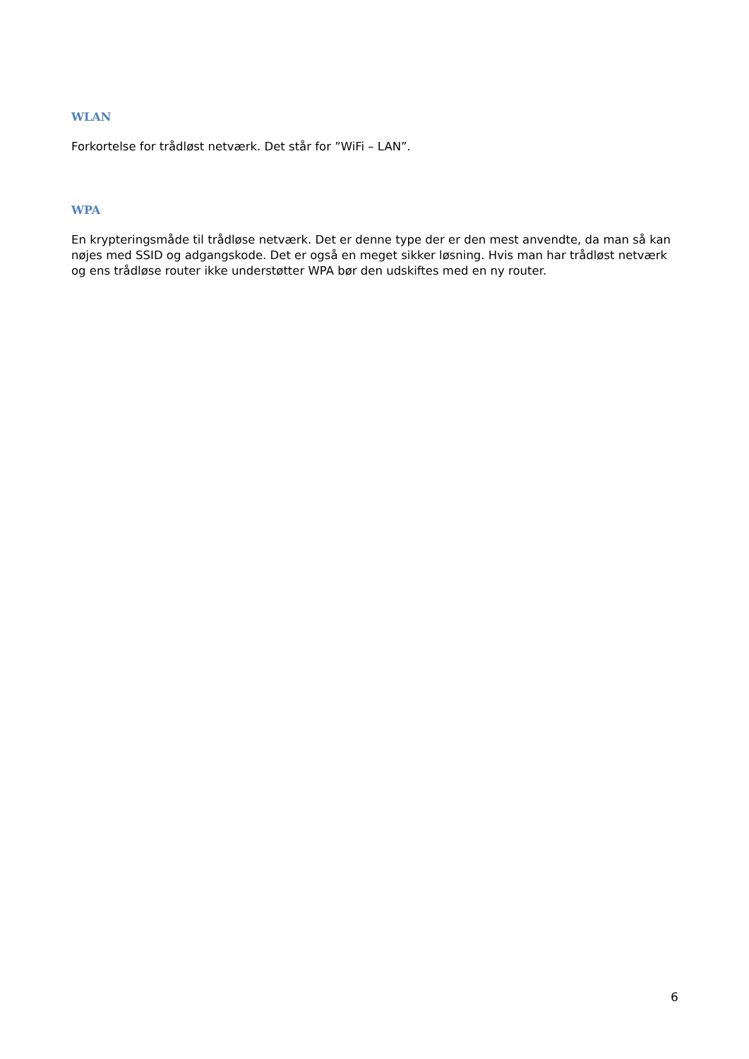WLAN
Forkortelse for trådløst netværk. Det står for ”WiFi – LAN”.
WPA
En krypteringsmåde til trådløse netværk. Det er denne type der er den mest anvendte, da man så kan nøjes med SSID og adgangskode. Det er også en meget sikker løsning. Hvis man har trådløst netværk og ens trådløse router ikke understøtter WPA bør den udskiftes med en ny router.
6